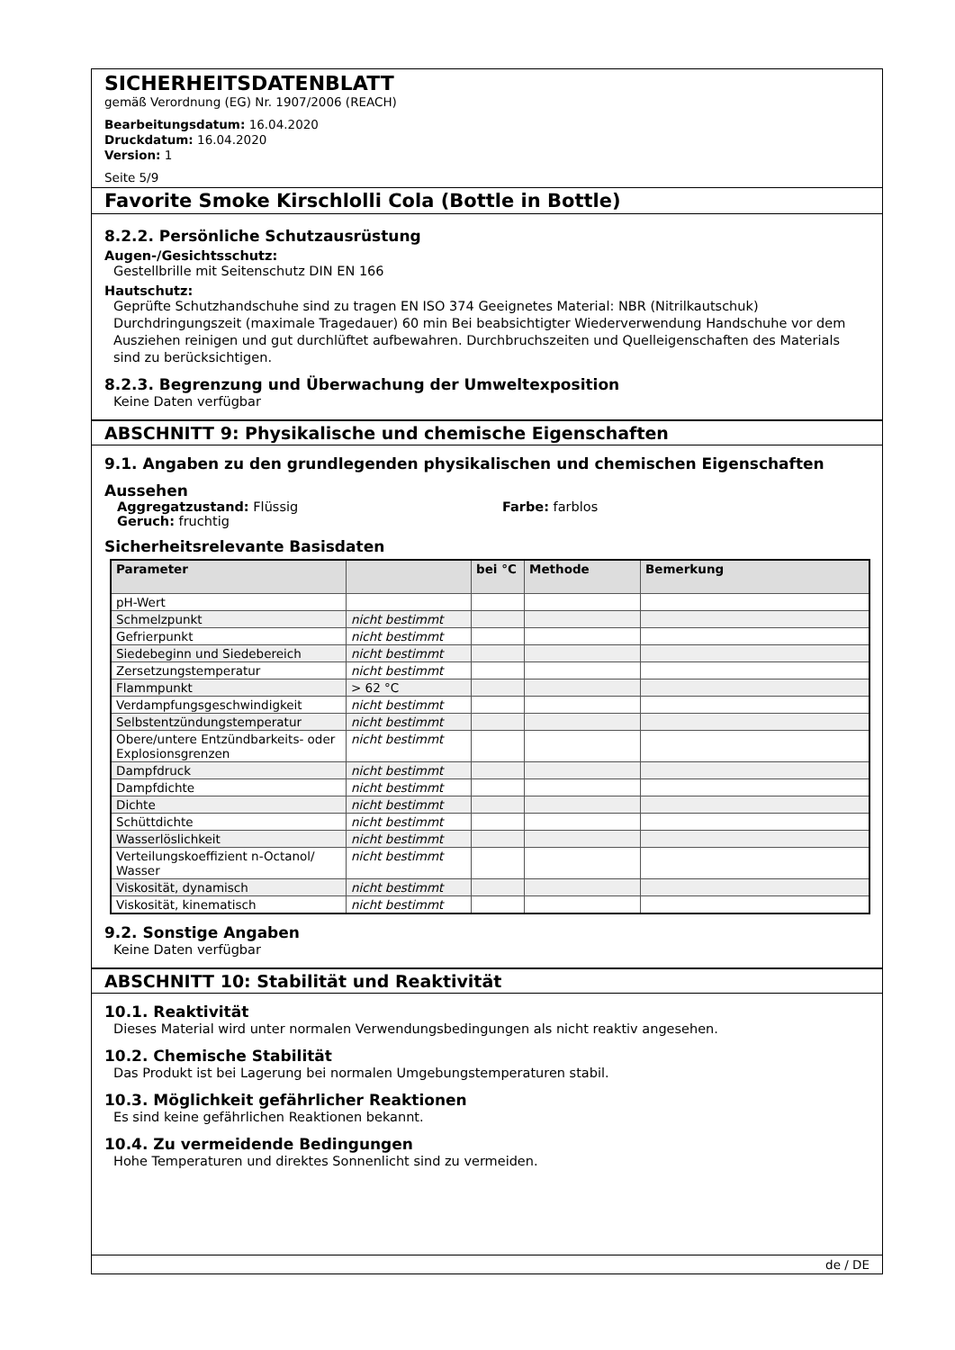SICHERHEITSDATENBLATT
gemäß Verordnung (EG) Nr. 1907/2006 (REACH)
Bearbeitungsdatum: 16.04.2020
Druckdatum: 16.04.2020
Version: 1
Seite 5/9
Favorite Smoke Kirschlolli Cola (Bottle in Bottle)
8.2.2. Persönliche Schutzausrüstung
Augen-/Gesichtsschutz:
Gestellbrille mit Seitenschutz DIN EN 166
Hautschutz:
Geprüfte Schutzhandschuhe sind zu tragen EN ISO 374 Geeignetes Material: NBR (Nitrilkautschuk) Durchdringungszeit (maximale Tragedauer) 60 min Bei beabsichtigter Wiederverwendung Handschuhe vor dem Ausziehen reinigen und gut durchlüftet aufbewahren. Durchbruchszeiten und Quelleigenschaften des Materials sind zu berücksichtigen.
8.2.3. Begrenzung und Überwachung der Umweltexposition
Keine Daten verfügbar
ABSCHNITT 9: Physikalische und chemische Eigenschaften
9.1. Angaben zu den grundlegenden physikalischen und chemischen Eigenschaften
Aussehen
Aggregatzustand: Flüssig
Geruch: fruchtig
Farbe: farblos
Sicherheitsrelevante Basisdaten
| Parameter | | bei °C | Methode | Bemerkung |
| --- | --- | --- | --- | --- |
| pH-Wert | | | | |
| Schmelzpunkt | nicht bestimmt | | | |
| Gefrierpunkt | nicht bestimmt | | | |
| Siedebeginn und Siedebereich | nicht bestimmt | | | |
| Zersetzungstemperatur | nicht bestimmt | | | |
| Flammpunkt | > 62 °C | | | |
| Verdampfungsgeschwindigkeit | nicht bestimmt | | | |
| Selbstentzündungstemperatur | nicht bestimmt | | | |
| Obere/untere Entzündbarkeits- oder Explosionsgrenzen | nicht bestimmt | | | |
| Dampfdruck | nicht bestimmt | | | |
| Dampfdichte | nicht bestimmt | | | |
| Dichte | nicht bestimmt | | | |
| Schüttdichte | nicht bestimmt | | | |
| Wasserlöslichkeit | nicht bestimmt | | | |
| Verteilungskoeffizient n-Octanol/ Wasser | nicht bestimmt | | | |
| Viskosität, dynamisch | nicht bestimmt | | | |
| Viskosität, kinematisch | nicht bestimmt | | | |
9.2. Sonstige Angaben
Keine Daten verfügbar
ABSCHNITT 10: Stabilität und Reaktivität
10.1. Reaktivität
Dieses Material wird unter normalen Verwendungsbedingungen als nicht reaktiv angesehen.
10.2. Chemische Stabilität
Das Produkt ist bei Lagerung bei normalen Umgebungstemperaturen stabil.
10.3. Möglichkeit gefährlicher Reaktionen
Es sind keine gefährlichen Reaktionen bekannt.
10.4. Zu vermeidende Bedingungen
Hohe Temperaturen und direktes Sonnenlicht sind zu vermeiden.
de / DE